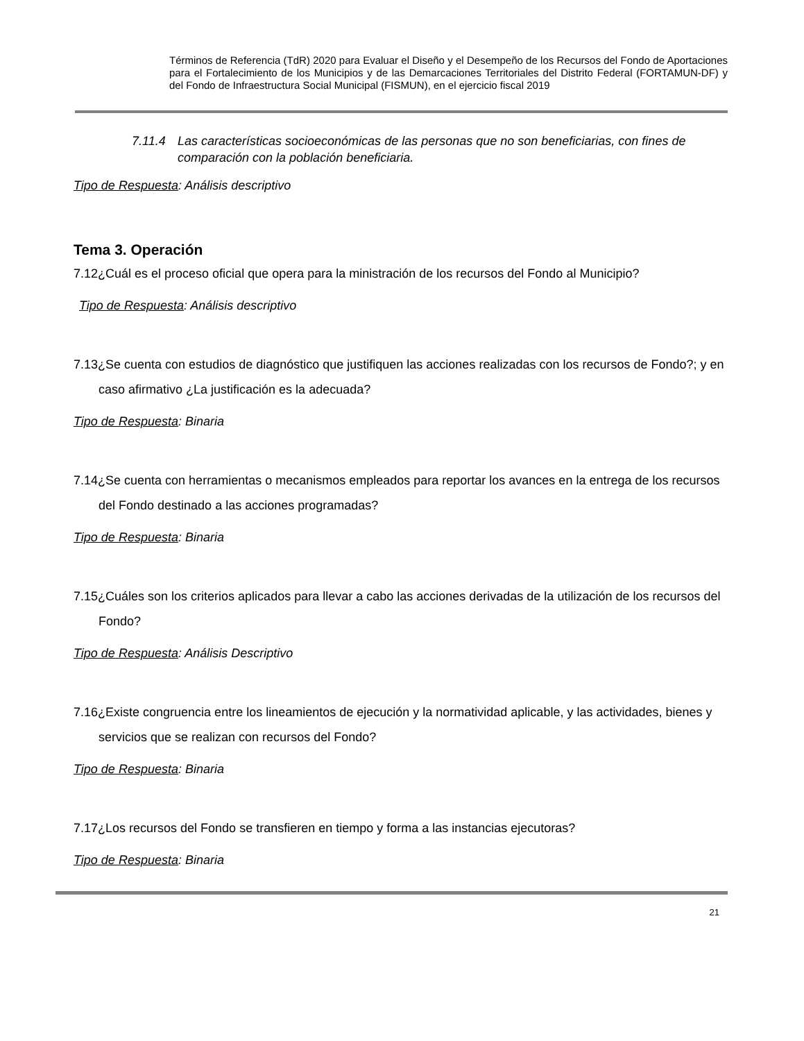Términos de Referencia (TdR) 2020 para Evaluar el Diseño y el Desempeño de los Recursos del Fondo de Aportaciones para el Fortalecimiento de los Municipios y de las Demarcaciones Territoriales del Distrito Federal (FORTAMUN-DF) y del Fondo de Infraestructura Social Municipal (FISMUN), en el ejercicio fiscal 2019
7.11.4 Las características socioeconómicas de las personas que no son beneficiarias, con fines de comparación con la población beneficiaria.
Tipo de Respuesta: Análisis descriptivo
Tema 3. Operación
7.12¿Cuál es el proceso oficial que opera para la ministración de los recursos del Fondo al Municipio?
Tipo de Respuesta: Análisis descriptivo
7.13¿Se cuenta con estudios de diagnóstico que justifiquen las acciones realizadas con los recursos de Fondo?; y en caso afirmativo ¿La justificación es la adecuada?
Tipo de Respuesta: Binaria
7.14¿Se cuenta con herramientas o mecanismos empleados para reportar los avances en la entrega de los recursos del Fondo destinado a las acciones programadas?
Tipo de Respuesta: Binaria
7.15¿Cuáles son los criterios aplicados para llevar a cabo las acciones derivadas de la utilización de los recursos del Fondo?
Tipo de Respuesta: Análisis Descriptivo
7.16¿Existe congruencia entre los lineamientos de ejecución y la normatividad aplicable, y las actividades, bienes y servicios que se realizan con recursos del Fondo?
Tipo de Respuesta: Binaria
7.17¿Los recursos del Fondo se transfieren en tiempo y forma a las instancias ejecutoras?
Tipo de Respuesta: Binaria
21